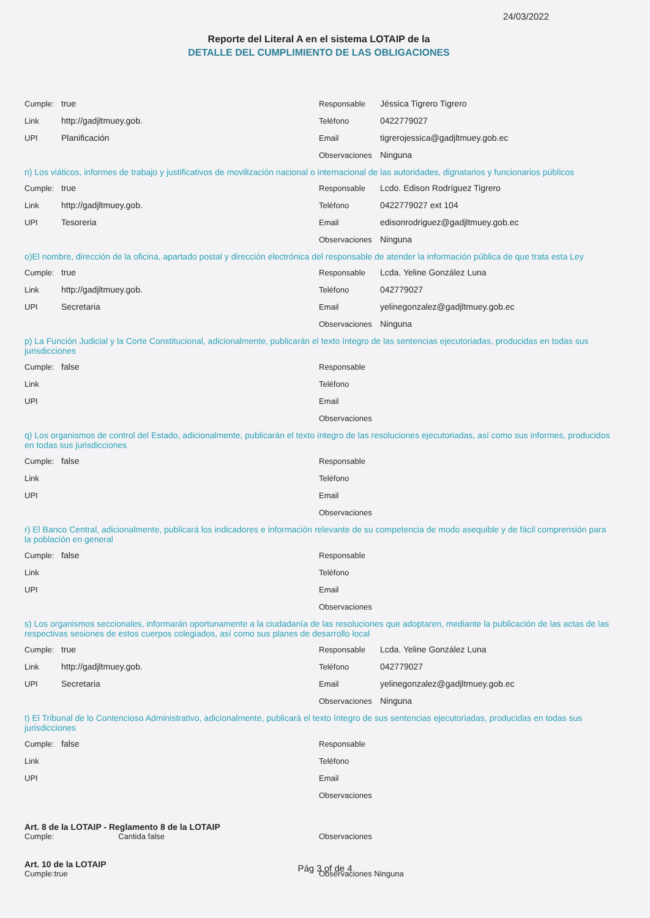24/03/2022
Reporte del Literal A en el sistema LOTAIP de la
DETALLE DEL CUMPLIMIENTO DE LAS OBLIGACIONES
Cumple: true
Link http://gadjltmuey.gob.
UPI Planificación
Responsable Jéssica Tigrero Tigrero
Teléfono 0422779027
Email tigrerojessica@gadjltmuey.gob.ec
Observaciones Ninguna
n) Los viáticos, informes de trabajo y justificativos de movilización nacional o internacional de las autoridades, dignatarios y funcionarios públicos
Cumple: true
Link http://gadjltmuey.gob.
UPI Tesoreria
Responsable Lcdo. Edison Rodríguez Tigrero
Teléfono 0422779027 ext 104
Email edisonrodriguez@gadjltmuey.gob.ec
Observaciones Ninguna
o)El nombre, dirección de la oficina, apartado postal y dirección electrónica del responsable de atender la información pública de que trata esta Ley
Cumple: true
Link http://gadjltmuey.gob.
UPI Secretaria
Responsable Lcda. Yeline González Luna
Teléfono 042779027
Email yelinegonzalez@gadjltmuey.gob.ec
Observaciones Ninguna
p) La Función Judicial y la Corte Constitucional, adicionalmente, publicarán el texto íntegro de las sentencias ejecutoriadas, producidas en todas sus jurisdicciones
Cumple: false
Link
UPI
Responsable
Teléfono
Email
Observaciones
q) Los organismos de control del Estado, adicionalmente, publicarán el texto íntegro de las resoluciones ejecutoriadas, así como sus informes, producidos en todas sus jurisdicciones
Cumple: false
Link
UPI
Responsable
Teléfono
Email
Observaciones
r) El Banco Central, adicionalmente, publicará los indicadores e información relevante de su competencia de modo asequible y de fácil comprensión para la población en general
Cumple: false
Link
UPI
Responsable
Teléfono
Email
Observaciones
s) Los organismos seccionales, informarán oportunamente a la ciudadanía de las resoluciones que adoptaren, mediante la publicación de las actas de las respectivas sesiones de estos cuerpos colegiados, así como sus planes de desarrollo local
Cumple: true
Link http://gadjltmuey.gob.
UPI Secretaria
Responsable Lcda. Yeline González Luna
Teléfono 042779027
Email yelinegonzalez@gadjltmuey.gob.ec
Observaciones Ninguna
t) El Tribunal de lo Contencioso Administrativo, adicionalmente, publicará el texto íntegro de sus sentencias ejecutoriadas, producidas en todas sus jurisdicciones
Cumple: false
Link
UPI
Responsable
Teléfono
Email
Observaciones
Art. 8 de la LOTAIP - Reglamento 8 de la LOTAIP
Cumple: Cantida false
Observaciones
Art. 10 de la LOTAIP
Cumple:true Observaciones Ninguna
Pág 3 of de 4